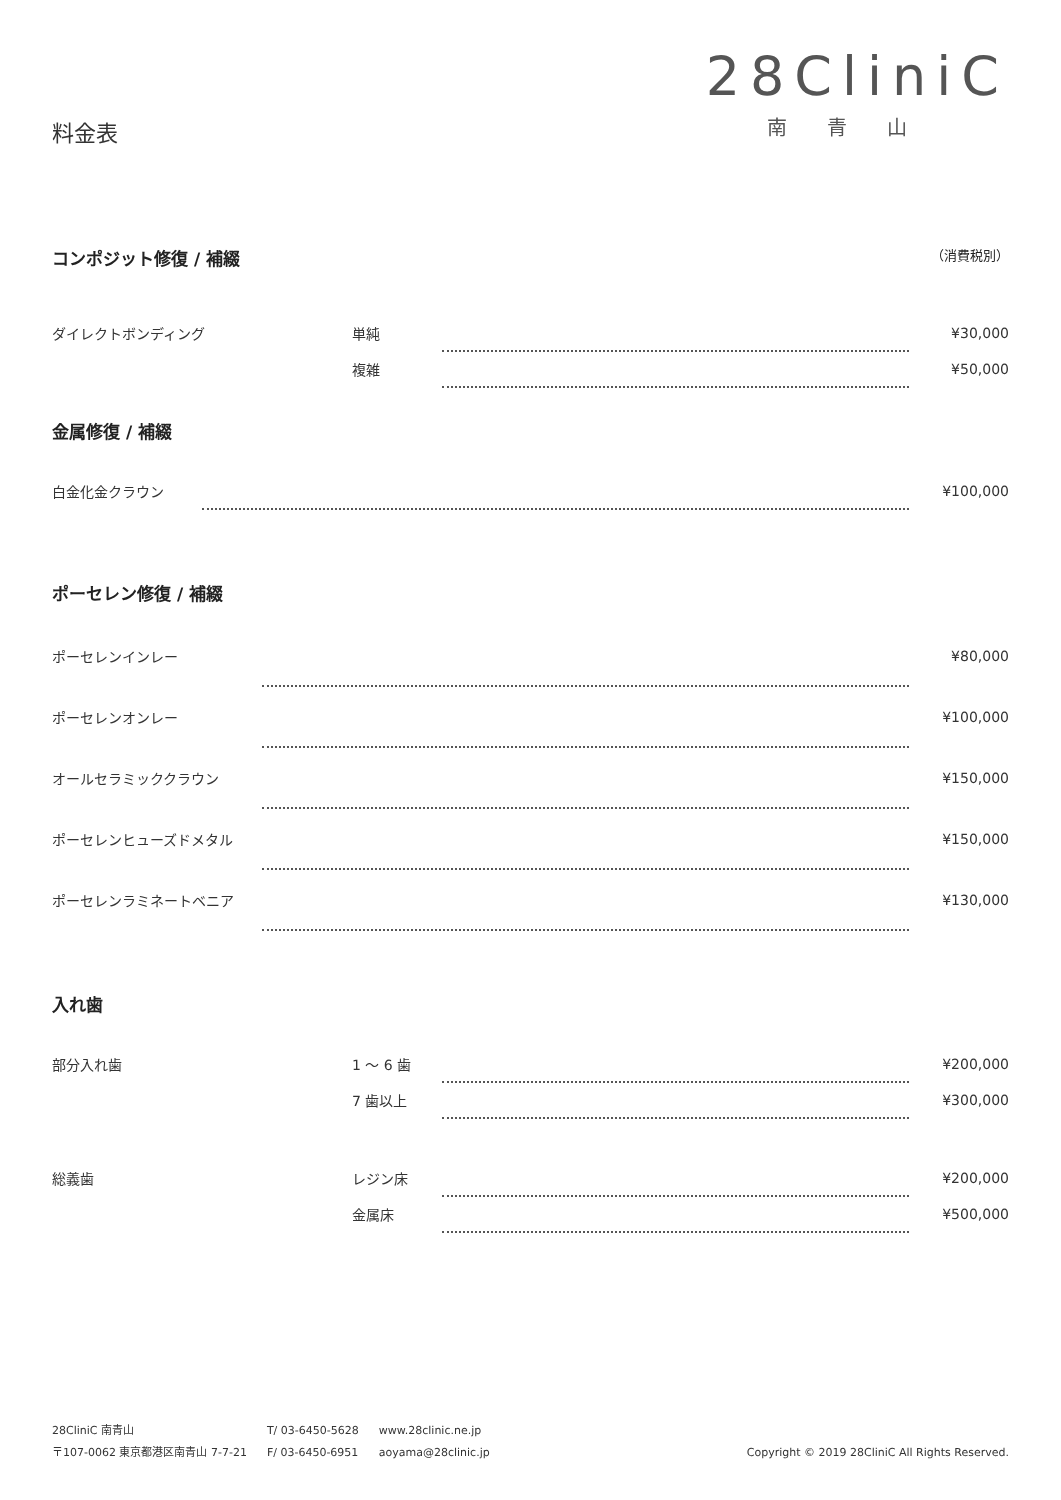料金表
28CliniC
南青山
コンポジット修復 / 補綴 （消費税別）
| ダイレクトボンディング | 単純 | | ¥30,000 |
| | 複雑 | | ¥50,000 |
金属修復 / 補綴
| 白金化金クラウン | | ¥100,000 |
ポーセレン修復 / 補綴
| ポーセレンインレー | | ¥80,000 |
| ポーセレンオンレー | | ¥100,000 |
| オールセラミッククラウン | | ¥150,000 |
| ポーセレンヒューズドメタル | | ¥150,000 |
| ポーセレンラミネートベニア | | ¥130,000 |
入れ歯
| 部分入れ歯 | 1 〜 6 歯 | | ¥200,000 |
| | 7 歯以上 | | ¥300,000 |
| 総義歯 | レジン床 | | ¥200,000 |
| | 金属床 | | ¥500,000 |
28CliniC 南青山
〒107-0062 東京都港区南青山 7-7-21
T/ 03-6450-5628
F/ 03-6450-6951
www.28clinic.ne.jp
aoyama@28clinic.jp
Copyright © 2019 28CliniC All Rights Reserved.